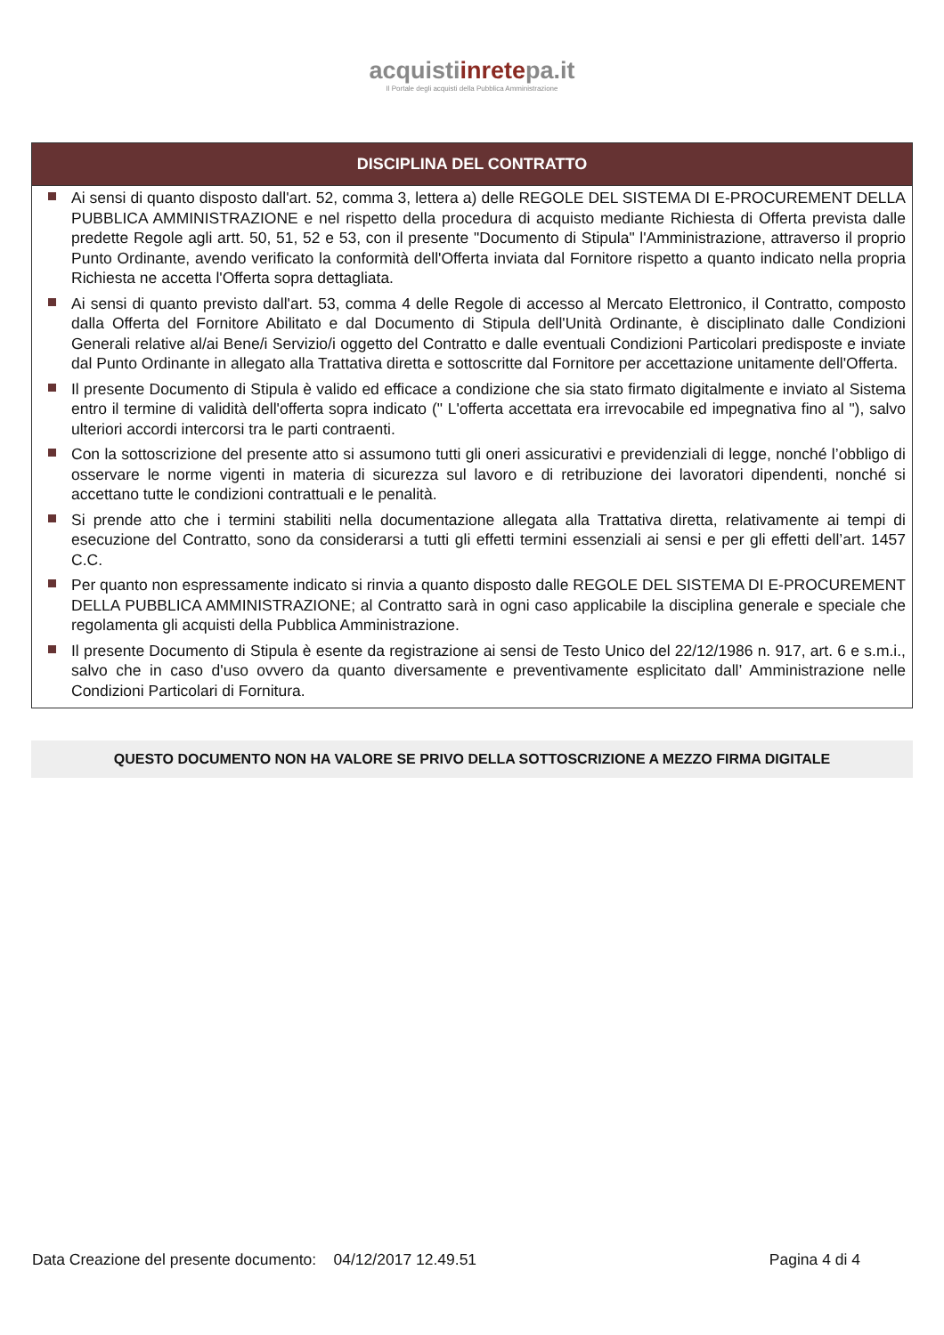acquistiinretepa.it
Il Portale degli acquisti della Pubblica Amministrazione
DISCIPLINA DEL CONTRATTO
Ai sensi di quanto disposto dall'art. 52, comma 3, lettera a) delle REGOLE DEL SISTEMA DI E-PROCUREMENT DELLA PUBBLICA AMMINISTRAZIONE e nel rispetto della procedura di acquisto mediante Richiesta di Offerta prevista dalle predette Regole agli artt. 50, 51, 52 e 53, con il presente "Documento di Stipula" l'Amministrazione, attraverso il proprio Punto Ordinante, avendo verificato la conformità dell'Offerta inviata dal Fornitore rispetto a quanto indicato nella propria Richiesta ne accetta l'Offerta sopra dettagliata.
Ai sensi di quanto previsto dall'art. 53, comma 4 delle Regole di accesso al Mercato Elettronico, il Contratto, composto dalla Offerta del Fornitore Abilitato e dal Documento di Stipula dell'Unità Ordinante, è disciplinato dalle Condizioni Generali relative al/ai Bene/i Servizio/i oggetto del Contratto e dalle eventuali Condizioni Particolari predisposte e inviate dal Punto Ordinante in allegato alla Trattativa diretta e sottoscritte dal Fornitore per accettazione unitamente dell'Offerta.
Il presente Documento di Stipula è valido ed efficace a condizione che sia stato firmato digitalmente e inviato al Sistema entro il termine di validità dell'offerta sopra indicato (" L'offerta accettata era irrevocabile ed impegnativa fino al "), salvo ulteriori accordi intercorsi tra le parti contraenti.
Con la sottoscrizione del presente atto si assumono tutti gli oneri assicurativi e previdenziali di legge, nonché l’obbligo di osservare le norme vigenti in materia di sicurezza sul lavoro e di retribuzione dei lavoratori dipendenti, nonché si accettano tutte le condizioni contrattuali e le penalità.
Si prende atto che i termini stabiliti nella documentazione allegata alla Trattativa diretta, relativamente ai tempi di esecuzione del Contratto, sono da considerarsi a tutti gli effetti termini essenziali ai sensi e per gli effetti dell’art. 1457 C.C.
Per quanto non espressamente indicato si rinvia a quanto disposto dalle REGOLE DEL SISTEMA DI E-PROCUREMENT DELLA PUBBLICA AMMINISTRAZIONE; al Contratto sarà in ogni caso applicabile la disciplina generale e speciale che regolamenta gli acquisti della Pubblica Amministrazione.
Il presente Documento di Stipula è esente da registrazione ai sensi de Testo Unico del 22/12/1986 n. 917, art. 6 e s.m.i., salvo che in caso d'uso ovvero da quanto diversamente e preventivamente esplicitato dall’ Amministrazione nelle Condizioni Particolari di Fornitura.
QUESTO DOCUMENTO NON HA VALORE SE PRIVO DELLA SOTTOSCRIZIONE A MEZZO FIRMA DIGITALE
Data Creazione del presente documento: 04/12/2017 12.49.51
Pagina 4 di 4